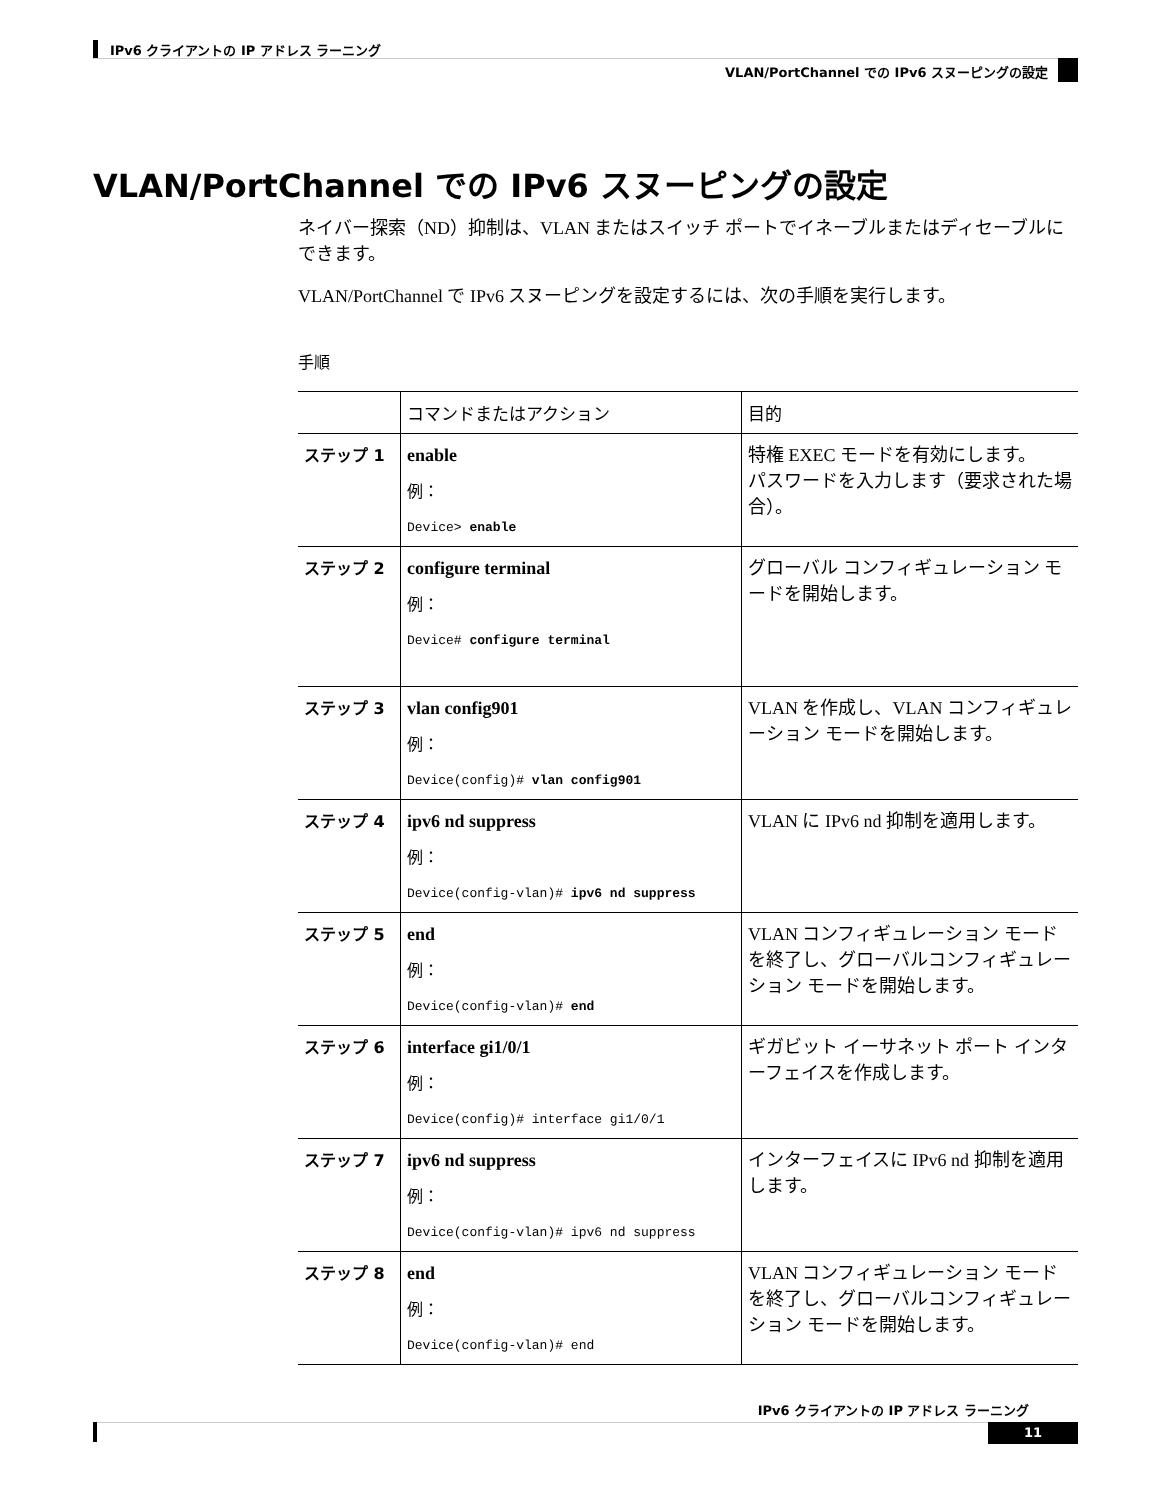IPv6 クライアントの IP アドレス ラーニング
VLAN/PortChannel での IPv6 スヌーピングの設定
VLAN/PortChannel での IPv6 スヌーピングの設定
ネイバー探索（ND）抑制は、VLAN またはスイッチ ポートでイネーブルまたはディセーブルにできます。
VLAN/PortChannel で IPv6 スヌーピングを設定するには、次の手順を実行します。
手順
| | コマンドまたはアクション | 目的 |
| --- | --- | --- |
| ステップ 1 | enable 例： Device> enable | 特権 EXEC モードを有効にします。 パスワードを入力します（要求された場合）。 |
| ステップ 2 | configure terminal 例： Device# configure terminal | グローバル コンフィギュレーション モードを開始します。 |
| ステップ 3 | vlan config901 例： Device(config)# vlan config901 | VLAN を作成し、VLAN コンフィギュレーション モードを開始します。 |
| ステップ 4 | ipv6 nd suppress 例： Device(config-vlan)# ipv6 nd suppress | VLAN に IPv6 nd 抑制を適用します。 |
| ステップ 5 | end 例： Device(config-vlan)# end | VLAN コンフィギュレーション モードを終了し、グローバルコンフィギュレーション モードを開始します。 |
| ステップ 6 | interface gi1/0/1 例： Device(config)# interface gi1/0/1 | ギガビット イーサネット ポート インターフェイスを作成します。 |
| ステップ 7 | ipv6 nd suppress 例： Device(config-vlan)# ipv6 nd suppress | インターフェイスに IPv6 nd 抑制を適用します。 |
| ステップ 8 | end 例： Device(config-vlan)# end | VLAN コンフィギュレーション モードを終了し、グローバルコンフィギュレーション モードを開始します。 |
IPv6 クライアントの IP アドレス ラーニング
11